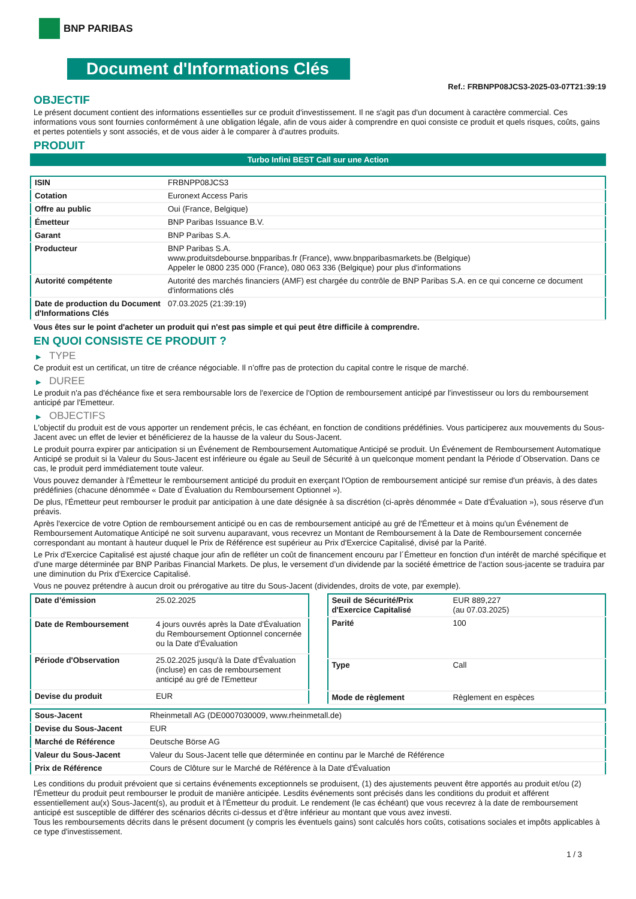BNP PARIBAS
Document d'Informations Clés
Ref.: FRBNPP08JCS3-2025-03-07T21:39:19
OBJECTIF
Le présent document contient des informations essentielles sur ce produit d'investissement. Il ne s'agit pas d'un document à caractère commercial. Ces informations vous sont fournies conformément à une obligation légale, afin de vous aider à comprendre en quoi consiste ce produit et quels risques, coûts, gains et pertes potentiels y sont associés, et de vous aider à le comparer à d'autres produits.
PRODUIT
Turbo Infini BEST Call sur une Action
| ISIN | FRBNPP08JCS3 |
| Cotation | Euronext Access Paris |
| Offre au public | Oui (France, Belgique) |
| Émetteur | BNP Paribas Issuance B.V. |
| Garant | BNP Paribas S.A. |
| Producteur | BNP Paribas S.A. www.produitsdebourse.bnpparibas.fr (France), www.bnpparibasmarkets.be (Belgique) Appeler le 0800 235 000 (France), 080 063 336 (Belgique) pour plus d'informations |
| Autorité compétente | Autorité des marchés financiers (AMF) est chargée du contrôle de BNP Paribas S.A. en ce qui concerne ce document d'informations clés |
| Date de production du Document d'Informations Clés | 07.03.2025 (21:39:19) |
Vous êtes sur le point d'acheter un produit qui n'est pas simple et qui peut être difficile à comprendre.
EN QUOI CONSISTE CE PRODUIT ?
▶ TYPE
Ce produit est un certificat, un titre de créance négociable. Il n’offre pas de protection du capital contre le risque de marché.
▶ DUREE
Le produit n'a pas d'échéance fixe et sera remboursable lors de l'exercice de l'Option de remboursement anticipé par l'investisseur ou lors du remboursement anticipé par l'Emetteur.
▶ OBJECTIFS
L'objectif du produit est de vous apporter un rendement précis, le cas échéant, en fonction de conditions prédéfinies. Vous participerez aux mouvements du Sous-Jacent avec un effet de levier et bénéficierez de la hausse de la valeur du Sous-Jacent.
Le produit pourra expirer par anticipation si un Événement de Remboursement Automatique Anticipé se produit. Un Événement de Remboursement Automatique Anticipé se produit si la Valeur du Sous-Jacent est inférieure ou égale au Seuil de Sécurité à un quelconque moment pendant la Période d´Observation. Dans ce cas, le produit perd immédiatement toute valeur.
Vous pouvez demander à l'Émetteur le remboursement anticipé du produit en exerçant l'Option de remboursement anticipé sur remise d'un préavis, à des dates prédéfinies (chacune dénommée « Date d´Évaluation du Remboursement Optionnel »).
De plus, l'Émetteur peut rembourser le produit par anticipation à une date désignée à sa discrétion (ci-après dénommée « Date d'Évaluation »), sous réserve d'un préavis.
Après l'exercice de votre Option de remboursement anticipé ou en cas de remboursement anticipé au gré de l'Émetteur et à moins qu'un Événement de Remboursement Automatique Anticipé ne soit survenu auparavant, vous recevrez un Montant de Remboursement à la Date de Remboursement concernée correspondant au montant à hauteur duquel le Prix de Référence est supérieur au Prix d'Exercice Capitalisé, divisé par la Parité.
Le Prix d'Exercice Capitalisé est ajusté chaque jour afin de refléter un coût de financement encouru par l´Émetteur en fonction d'un intérêt de marché spécifique et d'une marge déterminée par BNP Paribas Financial Markets. De plus, le versement d’un dividende par la société émettrice de l'action sous-jacente se traduira par une diminution du Prix d'Exercice Capitalisé.
Vous ne pouvez prétendre à aucun droit ou prérogative au titre du Sous-Jacent (dividendes, droits de vote, par exemple).
| Date d’émission | 25.02.2025 |
| Date de Remboursement | 4 jours ouvrés après la Date d'Évaluation du Remboursement Optionnel concernée ou la Date d'Évaluation |
| Période d'Observation | 25.02.2025 jusqu'à la Date d'Évaluation (incluse) en cas de remboursement anticipé au gré de l'Emetteur |
| Devise du produit | EUR |
| Seuil de Sécurité/Prix d'Exercice Capitalisé | EUR 889,227 (au 07.03.2025) |
| Parité | 100 |
| Type | Call |
| Mode de règlement | Règlement en espèces |
| Sous-Jacent | Rheinmetall AG (DE0007030009, www.rheinmetall.de) |
| Devise du Sous-Jacent | EUR |
| Marché de Référence | Deutsche Börse AG |
| Valeur du Sous-Jacent | Valeur du Sous-Jacent telle que déterminée en continu par le Marché de Référence |
| Prix de Référence | Cours de Clôture sur le Marché de Référence à la Date d'Évaluation |
Les conditions du produit prévoient que si certains événements exceptionnels se produisent, (1) des ajustements peuvent être apportés au produit et/ou (2) l'Émetteur du produit peut rembourser le produit de manière anticipée. Lesdits événements sont précisés dans les conditions du produit et afférent essentiellement au(x) Sous-Jacent(s), au produit et à l'Émetteur du produit. Le rendement (le cas échéant) que vous recevrez à la date de remboursement anticipé est susceptible de différer des scénarios décrits ci-dessus et d’être inférieur au montant que vous avez investi.
Tous les remboursements décrits dans le présent document (y compris les éventuels gains) sont calculés hors coûts, cotisations sociales et impôts applicables à ce type d'investissement.
1 / 3